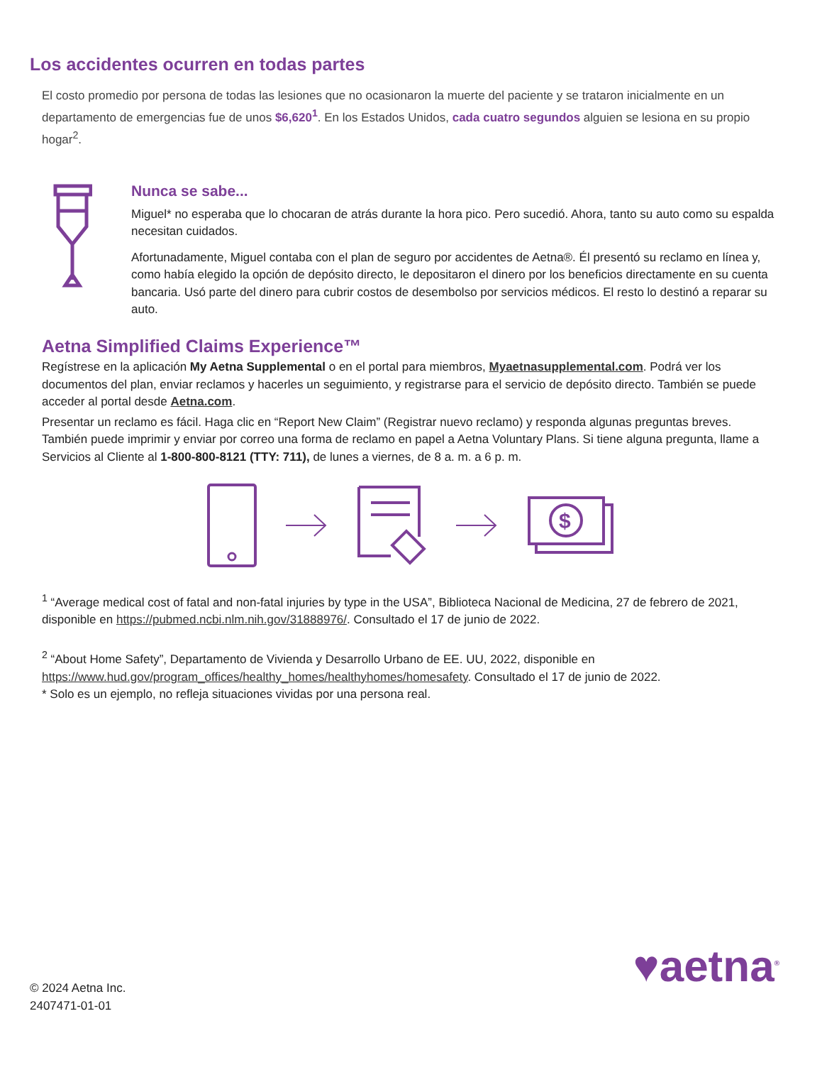Los accidentes ocurren en todas partes
El costo promedio por persona de todas las lesiones que no ocasionaron la muerte del paciente y se trataron inicialmente en un departamento de emergencias fue de unos $6,620<sup>1</sup>. En los Estados Unidos, cada cuatro segundos alguien se lesiona en su propio hogar<sup>2</sup>.
Nunca se sabe...
Miguel* no esperaba que lo chocaran de atrás durante la hora pico. Pero sucedió. Ahora, tanto su auto como su espalda necesitan cuidados.
Afortunadamente, Miguel contaba con el plan de seguro por accidentes de Aetna®. Él presentó su reclamo en línea y, como había elegido la opción de depósito directo, le depositaron el dinero por los beneficios directamente en su cuenta bancaria. Usó parte del dinero para cubrir costos de desembolso por servicios médicos. El resto lo destinó a reparar su auto.
Aetna Simplified Claims Experience™
Regístrese en la aplicación My Aetna Supplemental o en el portal para miembros, Myaetnasupplemental.com. Podrá ver los documentos del plan, enviar reclamos y hacerles un seguimiento, y registrarse para el servicio de depósito directo. También se puede acceder al portal desde Aetna.com.
Presentar un reclamo es fácil. Haga clic en “Report New Claim” (Registrar nuevo reclamo) y responda algunas preguntas breves. También puede imprimir y enviar por correo una forma de reclamo en papel a Aetna Voluntary Plans. Si tiene alguna pregunta, llame a Servicios al Cliente al 1-800-800-8121 (TTY: 711), de lunes a viernes, de 8 a. m. a 6 p. m.
$
<sup>1</sup> “Average medical cost of fatal and non-fatal injuries by type in the USA”, Biblioteca Nacional de Medicina, 27 de febrero de 2021, disponible en https://pubmed.ncbi.nlm.nih.gov/31888976/. Consultado el 17 de junio de 2022.
<sup>2</sup> “About Home Safety”, Departamento de Vivienda y Desarrollo Urbano de EE. UU, 2022, disponible en https://www.hud.gov/program_offices/healthy_homes/healthyhomes/homesafety. Consultado el 17 de junio de 2022.
* Solo es un ejemplo, no refleja situaciones vividas por una persona real.
© 2024 Aetna Inc.
2407471-01-01
♥aetna<sup>®</sup>